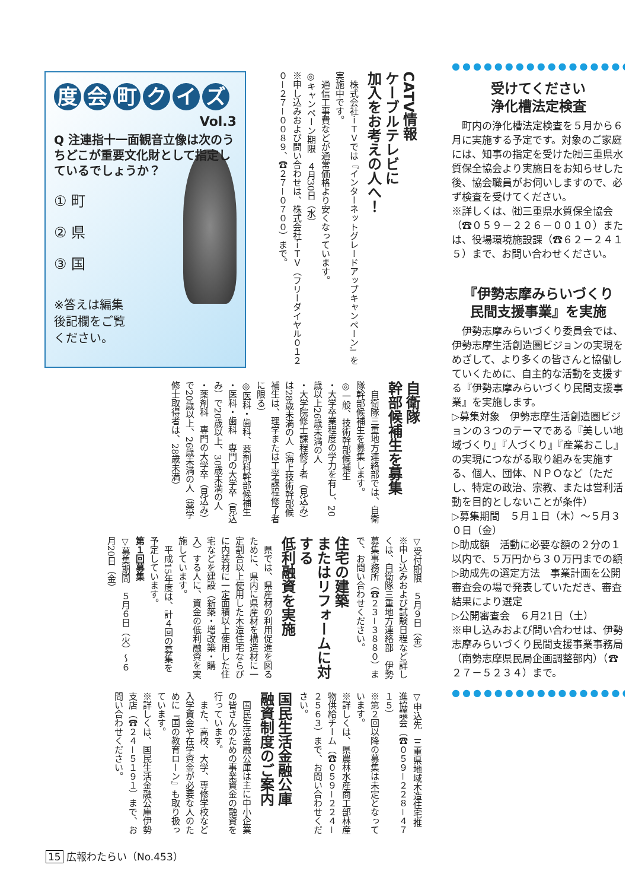度会町クイズ
Vol.3
Q 注連指十一面観音立像は次のうちどこが重要文化財として指定しているでしょうか？
① 町
② 県
③ 国
※答えは編集
後記欄をご覧
ください。
CATV情報
ケーブルテレビに
加入をお考えの人へ！
　株式会社ｉＴＶでは『インターネットグレードアップキャンペーン』を実施中です。
　通信工事費などが通常価格より安くなっています。
◎キャンペーン期限　４月30日（水）
※申し込みおよび問い合わせは、株式会社ｉＴＶ（フリーダイヤル０１２０－２７－００８９、☎２７－０７００）まで。
自衛隊
幹部候補生を募集
　自衛隊三重地方連絡部では、自衛隊幹部候補生を募集します。
◎一般、技術幹部候補生
・大学卒業程度の学力を有し、20歳以上26歳未満の人
・大学院修士課程修了者（見込み）は28歳未満の人（海上技術幹部候補生は、理学または工学課程修了者に限る）
◎医科・歯科、薬剤科幹部候補生
・医科・歯科　専門の大学卒（見込み）で20歳以上、30歳未満の人
・薬剤科　専門の大学卒（見込み）で20歳以上、26歳未満の人（薬学修士取得者は、28歳未満）
▽受付期限　５月９日（金）
※申し込みおよび試験日程など詳しくは、自衛隊三重地方連絡部　伊勢募集事務所（☎２３－３８８０）まで、お問い合わせください。
住宅の建築
またはリフォームに対する
低利融資を実施
　県では、県産材の利用促進を図るために、県内に県産材を構造材に一定割合以上使用した木造住宅ならびに内装材に一定面積以上使用した住宅などを建設（新築・増改築・購入）する人に、資金の低利融資を実施しています。
　平成15年度は、計４回の募集を予定しています。
第１回募集
▽募集期間　５月６日（火）～６月20日（金）
▽申込先　三重県地域木造住宅推進協議会（☎０５９－２２８－４７１５）
※第２回以降の募集は未定となっています。
※詳しくは、県農林水産商工部林産物供給チーム（☎０５９－２２４－２５６３）まで、お問い合わせください。
国民生活金融公庫
融資制度のご案内
　国民生活金融公庫は主に中小企業の皆さんのための事業資金の融資を行っています。
　また、高校、大学、専修学校など入学資金や在学資金が必要な人のために『国の教育ローン』も取り扱っています。
※詳しくは、国民生活金融公庫伊勢支店（☎２４－５１９１）まで、お問い合わせください。
●●●●●●●●●●●●●●●●●●●
受けてください
浄化槽法定検査
　町内の浄化槽法定検査を５月から６月に実施する予定です。対象のご家庭には、知事の指定を受けた㈳三重県水質保全協会より実施日をお知らせした後、協会職員がお伺いしますので、必ず検査を受けてください。
※詳しくは、㈳三重県水質保全協会（☎０５９－２２６－００１０）または、役場環境施設課（☎６２－２４１５）まで、お問い合わせください。
『伊勢志摩みらいづくり
民間支援事業』を実施
　伊勢志摩みらいづくり委員会では、伊勢志摩生活創造圏ビジョンの実現をめざして、より多くの皆さんと協働していくために、自主的な活動を支援する『伊勢志摩みらいづくり民間支援事業』を実施します。
▷募集対象　伊勢志摩生活創造圏ビジョンの３つのテーマである『美しい地域づくり』『人づくり』『産業おこし』の実現につながる取り組みを実施する、個人、団体、ＮＰＯなど（ただし、特定の政治、宗教、または営利活動を目的としないことが条件）
▷募集期間　５月１日（木）～５月３０日（金）
▷助成額　活動に必要な額の２分の１以内で、５万円から３０万円までの額
▷助成先の選定方法　事業計画を公開審査会の場で発表していただき、審査結果により選定
▷公開審査会　６月21日（土）
※申し込みおよび問い合わせは、伊勢志摩みらいづくり民間支援事業事務局（南勢志摩県民局企画調整部内）（☎２７－５２３４）まで。
●●●●●●●●●●●●●●●●●●●
15 広報わたらい（No.453）